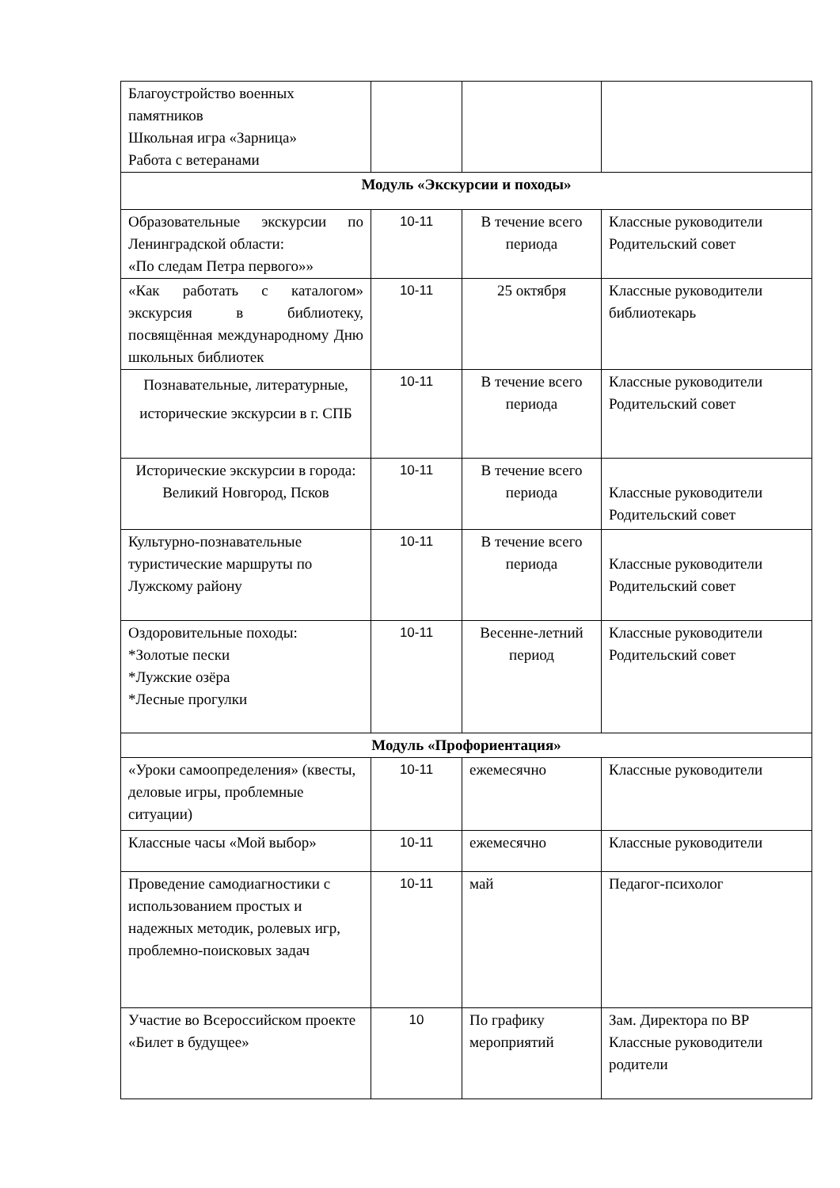| Благоустройство военных памятников Школьная игра «Зарница» Работа с ветеранами | | | |
| Модуль «Экскурсии и походы» | | | |
| Образовательные экскурсии по Ленинградской области: «По следам Петра первого»» | 10-11 | В течение всего периода | Классные руководители Родительский совет |
| «Как работать с каталогом» экскурсия в библиотеку, посвящённая международному Дню школьных библиотек | 10-11 | 25 октября | Классные руководители библиотекарь |
| Познавательные, литературные, исторические экскурсии в г. СПБ | 10-11 | В течение всего периода | Классные руководители Родительский совет |
| Исторические экскурсии в города: Великий Новгород, Псков | 10-11 | В течение всего периода | Классные руководители Родительский совет |
| Культурно-познавательные туристические маршруты по Лужскому району | 10-11 | В течение всего периода | Классные руководители Родительский совет |
| Оздоровительные походы: *Золотые пески *Лужские озёра *Лесные прогулки | 10-11 | Весенне-летний период | Классные руководители Родительский совет |
| Модуль «Профориентация» | | | |
| «Уроки самоопределения» (квесты, деловые игры, проблемные ситуации) | 10-11 | ежемесячно | Классные руководители |
| Классные часы «Мой выбор» | 10-11 | ежемесячно | Классные руководители |
| Проведение самодиагностики с использованием простых и надежных методик, ролевых игр, проблемно-поисковых задач | 10-11 | май | Педагог-психолог |
| Участие во Всероссийском проекте «Билет в будущее» | 10 | По графику мероприятий | Зам. Директора по ВР Классные руководители родители |